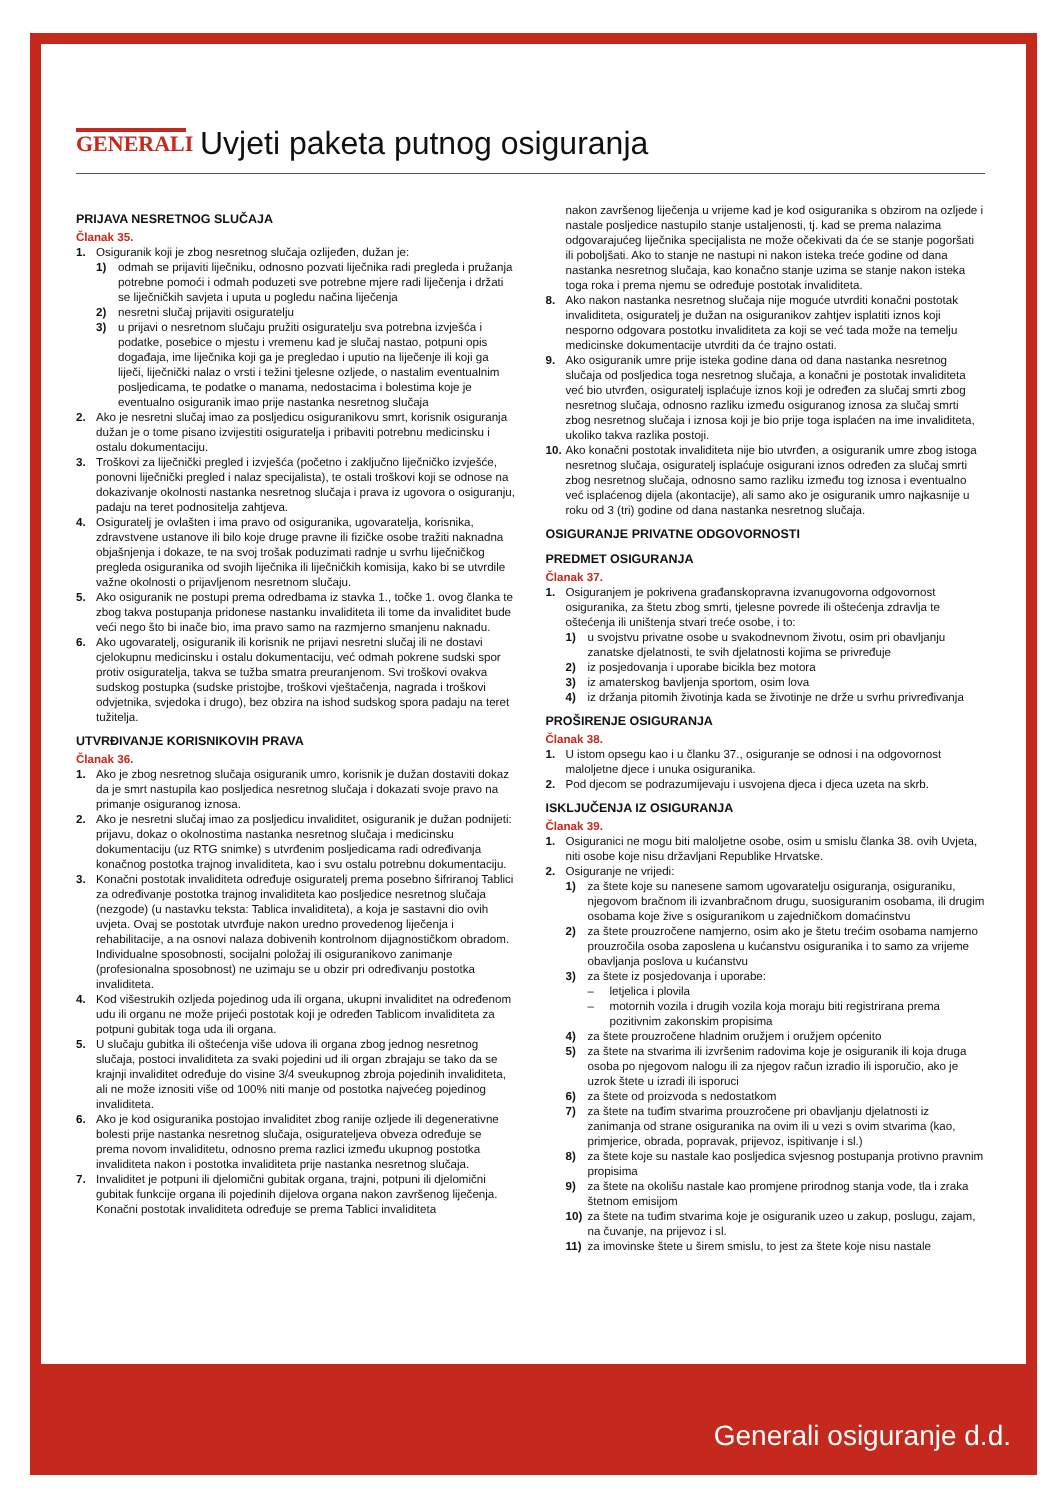GENERALI
Uvjeti paketa putnog osiguranja
PRIJAVA NESRETNOG SLUČAJA
Članak 35.
1. Osiguranik koji je zbog nesretnog slučaja ozlijeđen, dužan je:
1) odmah se prijaviti liječniku, odnosno pozvati liječnika radi pregleda i pružanja potrebne pomoći i odmah poduzeti sve potrebne mjere radi liječenja i držati se liječničkih savjeta i uputa u pogledu načina liječenja
2) nesretni slučaj prijaviti osiguratelju
3) u prijavi o nesretnom slučaju pružiti osiguratelju sva potrebna izvješća i podatke, posebice o mjestu i vremenu kad je slučaj nastao, potpuni opis događaja, ime liječnika koji ga je pregledao i uputio na liječenje ili koji ga liječi, liječnički nalaz o vrsti i težini tjelesne ozljede, o nastalim eventualnim posljedicama, te podatke o manama, nedostacima i bolestima koje je eventualno osiguranik imao prije nastanka nesretnog slučaja
2. Ako je nesretni slučaj imao za posljedicu osiguranikovu smrt, korisnik osiguranja dužan je o tome pisano izvijestiti osiguratelja i pribaviti potrebnu medicinsku i ostalu dokumentaciju.
3. Troškovi za liječnički pregled i izvješća (početno i zaključno liječničko izvješće, ponovni liječnički pregled i nalaz specijalista), te ostali troškovi koji se odnose na dokazivanje okolnosti nastanka nesretnog slučaja i prava iz ugovora o osiguranju, padaju na teret podnositelja zahtjeva.
4. Osiguratelj je ovlašten i ima pravo od osiguranika, ugovaratelja, korisnika, zdravstvene ustanove ili bilo koje druge pravne ili fizičke osobe tražiti naknadna objašnjenja i dokaze, te na svoj trošak poduzimati radnje u svrhu liječničkog pregleda osiguranika od svojih liječnika ili liječničkih komisija, kako bi se utvrdile važne okolnosti o prijavljenom nesretnom slučaju.
5. Ako osiguranik ne postupi prema odredbama iz stavka 1., točke 1. ovog članka te zbog takva postupanja pridonese nastanku invaliditeta ili tome da invaliditet bude veći nego što bi inače bio, ima pravo samo na razmjerno smanjenu naknadu.
6. Ako ugovaratelj, osiguranik ili korisnik ne prijavi nesretni slučaj ili ne dostavi cjelokupnu medicinsku i ostalu dokumentaciju, već odmah pokrene sudski spor protiv osiguratelja, takva se tužba smatra preuranjenom. Svi troškovi ovakva sudskog postupka (sudske pristojbe, troškovi vještačenja, nagrada i troškovi odvjetnika, svjedoka i drugo), bez obzira na ishod sudskog spora padaju na teret tužitelja.
UTVRĐIVANJE KORISNIKOVIH PRAVA
Članak 36.
1. Ako je zbog nesretnog slučaja osiguranik umro, korisnik je dužan dostaviti dokaz da je smrt nastupila kao posljedica nesretnog slučaja i dokazati svoje pravo na primanje osiguranog iznosa.
2. Ako je nesretni slučaj imao za posljedicu invaliditet, osiguranik je dužan podnijeti: prijavu, dokaz o okolnostima nastanka nesretnog slučaja i medicinsku dokumentaciju (uz RTG snimke) s utvrđenim posljedicama radi određivanja konačnog postotka trajnog invaliditeta, kao i svu ostalu potrebnu dokumentaciju.
3. Konačni postotak invaliditeta određuje osiguratelj prema posebno šifriranoj Tablici za određivanje postotka trajnog invaliditeta kao posljedice nesretnog slučaja (nezgode) (u nastavku teksta: Tablica invaliditeta), a koja je sastavni dio ovih uvjeta. Ovaj se postotak utvrđuje nakon uredno provedenog liječenja i rehabilitacije, a na osnovi nalaza dobivenih kontrolnom dijagnostičkom obradom.
Individualne sposobnosti, socijalni položaj ili osiguranikovo zanimanje (profesionalna sposobnost) ne uzimaju se u obzir pri određivanju postotka invaliditeta.
4. Kod višestrukih ozljeda pojedinog uda ili organa, ukupni invaliditet na određenom udu ili organu ne može prijeći postotak koji je određen Tablicom invaliditeta za potpuni gubitak toga uda ili organa.
5. U slučaju gubitka ili oštećenja više udova ili organa zbog jednog nesretnog slučaja, postoci invaliditeta za svaki pojedini ud ili organ zbrajaju se tako da se krajnji invaliditet određuje do visine 3/4 sveukupnog zbroja pojedinih invaliditeta, ali ne može iznositi više od 100% niti manje od postotka najvećeg pojedinog invaliditeta.
6. Ako je kod osiguranika postojao invaliditet zbog ranije ozljede ili degenerativne bolesti prije nastanka nesretnog slučaja, osigurateljeva obveza određuje se prema novom invaliditetu, odnosno prema razlici između ukupnog postotka invaliditeta nakon i postotka invaliditeta prije nastanka nesretnog slučaja.
7. Invaliditet je potpuni ili djelomični gubitak organa, trajni, potpuni ili djelomični gubitak funkcije organa ili pojedinih dijelova organa nakon završenog liječenja.
Konačni postotak invaliditeta određuje se prema Tablici invaliditeta
nakon završenog liječenja u vrijeme kad je kod osiguranika s obzirom na ozljede i nastale posljedice nastupilo stanje ustaljenosti, tj. kad se prema nalazima odgovarajućeg liječnika specijalista ne može očekivati da će se stanje pogoršati ili poboljšati. Ako to stanje ne nastupi ni nakon isteka treće godine od dana nastanka nesretnog slučaja, kao konačno stanje uzima se stanje nakon isteka toga roka i prema njemu se određuje postotak invaliditeta.
8. Ako nakon nastanka nesretnog slučaja nije moguće utvrditi konačni postotak invaliditeta, osiguratelj je dužan na osiguranikov zahtjev isplatiti iznos koji nesporno odgovara postotku invaliditeta za koji se već tada može na temelju medicinske dokumentacije utvrditi da će trajno ostati.
9. Ako osiguranik umre prije isteka godine dana od dana nastanka nesretnog slučaja od posljedica toga nesretnog slučaja, a konačni je postotak invaliditeta već bio utvrđen, osiguratelj isplaćuje iznos koji je određen za slučaj smrti zbog nesretnog slučaja, odnosno razliku između osiguranog iznosa za slučaj smrti zbog nesretnog slučaja i iznosa koji je bio prije toga isplaćen na ime invaliditeta, ukoliko takva razlika postoji.
10. Ako konačni postotak invaliditeta nije bio utvrđen, a osiguranik umre zbog istoga nesretnog slučaja, osiguratelj isplaćuje osigurani iznos određen za slučaj smrti zbog nesretnog slučaja, odnosno samo razliku između tog iznosa i eventualno već isplaćenog dijela (akontacije), ali samo ako je osiguranik umro najkasnije u roku od 3 (tri) godine od dana nastanka nesretnog slučaja.
OSIGURANJE PRIVATNE ODGOVORNOSTI
PREDMET OSIGURANJA
Članak 37.
1. Osiguranjem je pokrivena građanskopravna izvanugovorna odgovornost osiguranika, za štetu zbog smrti, tjelesne povrede ili oštećenja zdravlja te oštećenja ili uništenja stvari treće osobe, i to:
1) u svojstvu privatne osobe u svakodnevnom životu, osim pri obavljanju zanatske djelatnosti, te svih djelatnosti kojima se privređuje
2) iz posjedovanja i uporabe bicikla bez motora
3) iz amaterskog bavljenja sportom, osim lova
4) iz držanja pitomih životinja kada se životinje ne drže u svrhu privređivanja
PROŠIRENJE OSIGURANJA
Članak 38.
1. U istom opsegu kao i u članku 37., osiguranje se odnosi i na odgovornost maloljetne djece i unuka osiguranika.
2. Pod djecom se podrazumijevaju i usvojena djeca i djeca uzeta na skrb.
ISKLJUČENJA IZ OSIGURANJA
Članak 39.
1. Osiguranici ne mogu biti maloljetne osobe, osim u smislu članka 38. ovih Uvjeta, niti osobe koje nisu državljani Republike Hrvatske.
2. Osiguranje ne vrijedi:
1) za štete koje su nanesene samom ugovaratelju osiguranja, osiguraniku, njegovom bračnom ili izvanbračnom drugu, suosiguranim osobama, ili drugim osobama koje žive s osiguranikom u zajedničkom domaćinstvu
2) za štete prouzročene namjerno, osim ako je štetu trećim osobama namjerno prouzročila osoba zaposlena u kućanstvu osiguranika i to samo za vrijeme obavljanja poslova u kućanstvu
3) za štete iz posjedovanja i uporabe:
– letjelica i plovila
– motornih vozila i drugih vozila koja moraju biti registrirana prema pozitivnim zakonskim propisima
4) za štete prouzročene hladnim oružjem i oružjem općenito
5) za štete na stvarima ili izvršenim radovima koje je osiguranik ili koja druga osoba po njegovom nalogu ili za njegov račun izradio ili isporučio, ako je uzrok štete u izradi ili isporuci
6) za štete od proizvoda s nedostatkom
7) za štete na tuđim stvarima prouzročene pri obavljanju djelatnosti iz zanimanja od strane osiguranika na ovim ili u vezi s ovim stvarima (kao, primjerice, obrada, popravak, prijevoz, ispitivanje i sl.)
8) za štete koje su nastale kao posljedica svjesnog postupanja protivno pravnim propisima
9) za štete na okolišu nastale kao promjene prirodnog stanja vode, tla i zraka štetnom emisijom
10) za štete na tuđim stvarima koje je osiguranik uzeo u zakup, poslugu, zajam, na čuvanje, na prijevoz i sl.
11) za imovinske štete u širem smislu, to jest za štete koje nisu nastale
Generali osiguranje d.d.